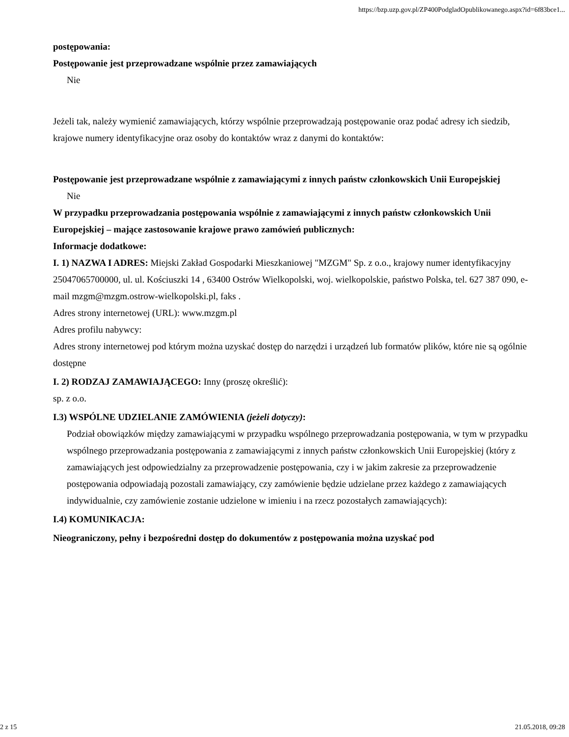https://bzp.uzp.gov.pl/ZP400PodgladOpublikowanego.aspx?id=6f83bce1...
postępowania:
Postępowanie jest przeprowadzane wspólnie przez zamawiających
Nie
Jeżeli tak, należy wymienić zamawiających, którzy wspólnie przeprowadzają postępowanie oraz podać adresy ich siedzib, krajowe numery identyfikacyjne oraz osoby do kontaktów wraz z danymi do kontaktów:
Postępowanie jest przeprowadzane wspólnie z zamawiającymi z innych państw członkowskich Unii Europejskiej
Nie
W przypadku przeprowadzania postępowania wspólnie z zamawiającymi z innych państw członkowskich Unii Europejskiej – mające zastosowanie krajowe prawo zamówień publicznych:
Informacje dodatkowe:
I. 1) NAZWA I ADRES: Miejski Zakład Gospodarki Mieszkaniowej "MZGM" Sp. z o.o., krajowy numer identyfikacyjny 25047065700000, ul. ul. Kościuszki 14 , 63400 Ostrów Wielkopolski, woj. wielkopolskie, państwo Polska, tel. 627 387 090, e-mail mzgm@mzgm.ostrow-wielkopolski.pl, faks .
Adres strony internetowej (URL): www.mzgm.pl
Adres profilu nabywcy:
Adres strony internetowej pod którym można uzyskać dostęp do narzędzi i urządzeń lub formatów plików, które nie są ogólnie dostępne
I. 2) RODZAJ ZAMAWIAJĄCEGO: Inny (proszę określić):
sp. z o.o.
I.3) WSPÓLNE UDZIELANIE ZAMÓWIENIA (jeżeli dotyczy):
Podział obowiązków między zamawiającymi w przypadku wspólnego przeprowadzania postępowania, w tym w przypadku wspólnego przeprowadzania postępowania z zamawiającymi z innych państw członkowskich Unii Europejskiej (który z zamawiających jest odpowiedzialny za przeprowadzenie postępowania, czy i w jakim zakresie za przeprowadzenie postępowania odpowiadają pozostali zamawiający, czy zamówienie będzie udzielane przez każdego z zamawiających indywidualnie, czy zamówienie zostanie udzielone w imieniu i na rzecz pozostałych zamawiających):
I.4) KOMUNIKACJA:
Nieograniczony, pełny i bezpośredni dostęp do dokumentów z postępowania można uzyskać pod
2 z 15 21.05.2018, 09:28